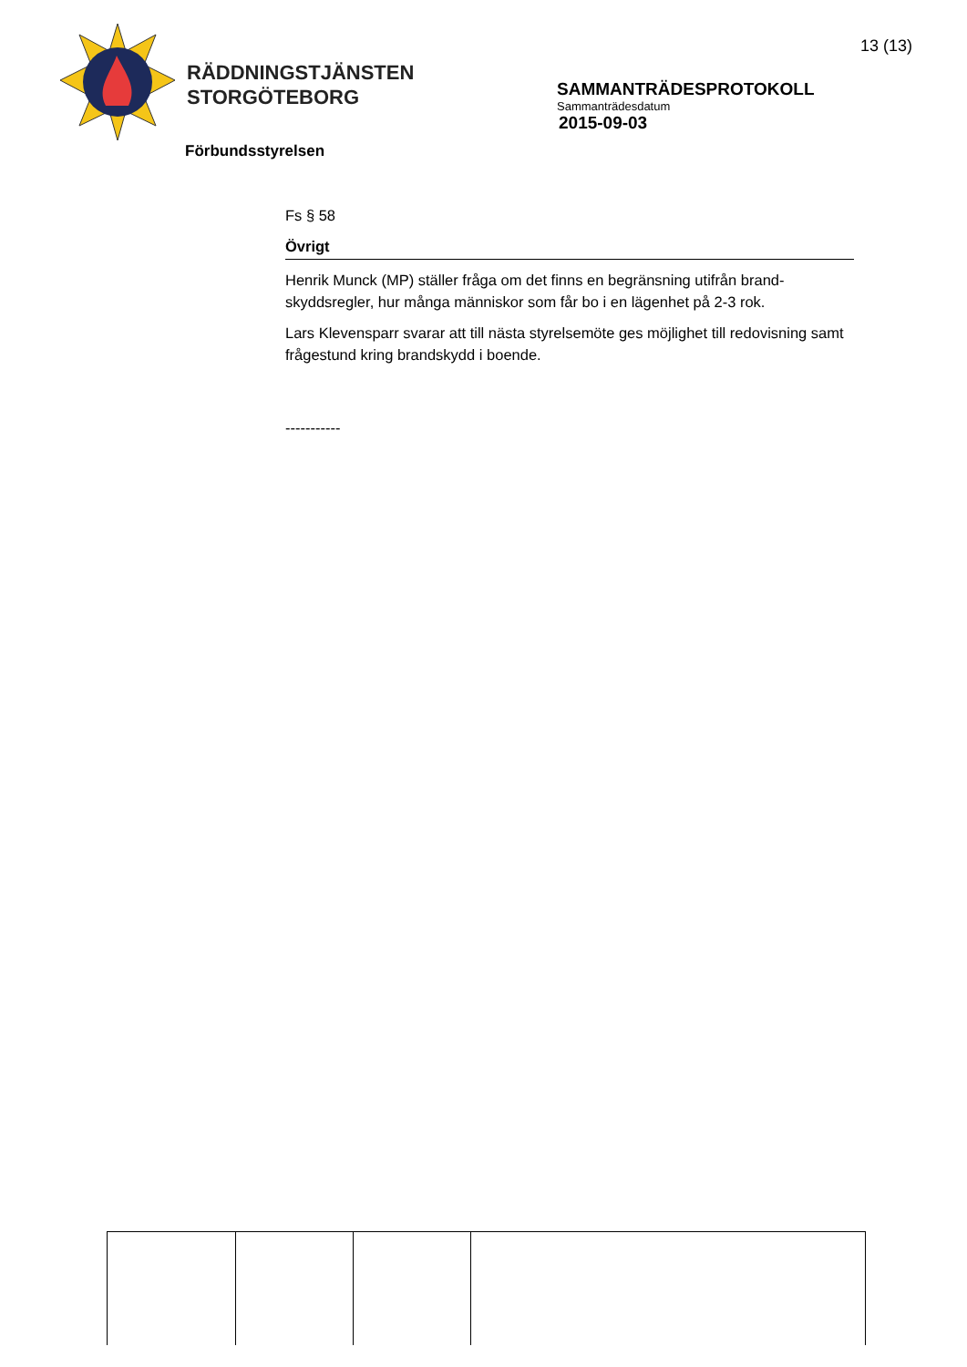RÄDDNINGSTJÄNSTEN
STORGÖTEBORG
13 (13)
SAMMANTRÄDESPROTOKOLL
Sammanträdesdatum
2015-09-03
Förbundsstyrelsen
Fs § 58
Övrigt
Henrik Munck (MP) ställer fråga om det finns en begränsning utifrån brand-skyddsregler, hur många människor som får bo i en lägenhet på 2-3 rok.
Lars Klevensparr svarar att till nästa styrelsemöte ges möjlighet till redovisning samt frågestund kring brandskydd i boende.
-----------